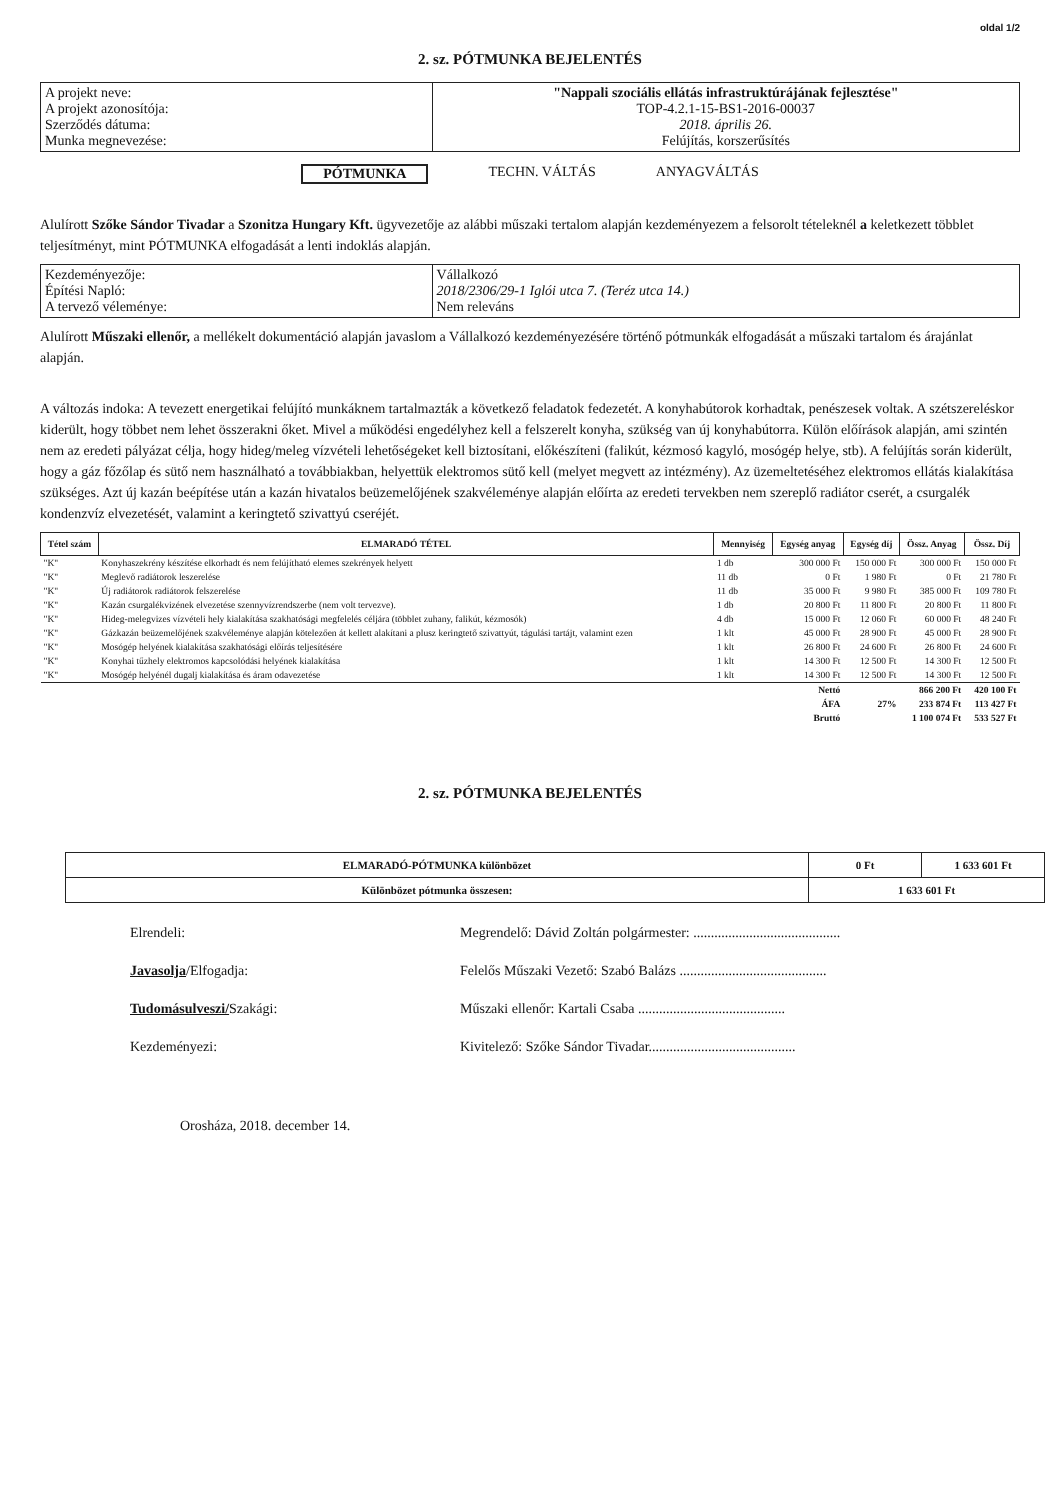oldal 1/2
2. sz. PÓTMUNKA BEJELENTÉS
| A projekt neve: A projekt azonosítója: Szerződés dátuma: Munka megnevezése: | "Nappali szociális ellátás infrastruktúrájának fejlesztése" TOP-4.2.1-15-BS1-2016-00037 2018. április 26. Felújítás, korszerűsítés |
PÓTMUNKA TECHN. VÁLTÁS ANYAGVÁLTÁS
Alulírott Szőke Sándor Tivadar a Szonitza Hungary Kft. ügyvezetője az alábbi műszaki tertalom alapján kezdeményezem a felsorolt tételeknél a keletkezett többlet teljesítményt, mint PÓTMUNKA elfogadását a lenti indoklás alapján.
| Kezdeményezője: Építési Napló: A tervező véleménye: | Vállalkozó 2018/2306/29-1 Iglói utca 7. (Teréz utca 14.) Nem releváns |
Alulírott Műszaki ellenőr, a mellékelt dokumentáció alapján javaslom a Vállalkozó kezdeményezésére történő pótmunkák elfogadását a műszaki tartalom és árajánlat alapján.
A változás indoka: A tevezett energetikai felújító munkáknem tartalmazták a következő feladatok fedezetét. A konyhabútorok korhadtak, penészesek voltak. A szétszereléskor kiderült, hogy többet nem lehet összerakni őket. Mivel a működési engedélyhez kell a felszerelt konyha, szükség van új konyhabútorra. Külön előírások alapján, ami szintén nem az eredeti pályázat célja, hogy hideg/meleg vízvételi lehetőségeket kell biztosítani, előkészíteni (falikút, kézmosó kagyló, mosógép helye, stb). A felújítás során kiderült, hogy a gáz főzőlap és sütő nem használható a továbbiakban, helyettük elektromos sütő kell (melyet megvett az intézmény). Az üzemeltetéséhez elektromos ellátás kialakítása szükséges. Azt új kazán beépítése után a kazán hivatalos beüzemelőjének szakvéleménye alapján előírta az eredeti tervekben nem szereplő radiátor cserét, a csurgalék kondenzvíz elvezetését, valamint a keringtető szivattyú cseréjét.
| Tétel szám | ELMARADÓ TÉTEL | Mennyiség | Egység anyag | Egység díj | Össz. Anyag | Össz. Díj |
| --- | --- | --- | --- | --- | --- | --- |
| "K" | Konyhaszekrény készítése elkorhadt és nem felújítható elemes szekrények helyett | 1 db | 300 000 Ft | 150 000 Ft | 300 000 Ft | 150 000 Ft |
| "K" | Meglevő radiátorok leszerelése | 11 db | 0 Ft | 1 980 Ft | 0 Ft | 21 780 Ft |
| "K" | Új radiátorok radiátorok felszerelése | 11 db | 35 000 Ft | 9 980 Ft | 385 000 Ft | 109 780 Ft |
| "K" | Kazán csurgalékvizének elvezetése szennyvízrendszerbe (nem volt tervezve). | 1 db | 20 800 Ft | 11 800 Ft | 20 800 Ft | 11 800 Ft |
| "K" | Hideg-melegvizes vízvételi hely kialakítása szakhatósági megfelelés céljára (többlet zuhany, falikút, kézmosók) | 4 db | 15 000 Ft | 12 060 Ft | 60 000 Ft | 48 240 Ft |
| "K" | Gázkazán beüzemelőjének szakvéleménye alapján kötelezően át kellett alakítani a plusz keringtető szivattyút, tágulási tartájt, valamint ezen | 1 klt | 45 000 Ft | 28 900 Ft | 45 000 Ft | 28 900 Ft |
| "K" | Mosógép helyének kialakítása szakhatósági előírás teljesítésére | 1 klt | 26 800 Ft | 24 600 Ft | 26 800 Ft | 24 600 Ft |
| "K" | Konyhai tűzhely elektromos kapcsolódási helyének kialakítása | 1 klt | 14 300 Ft | 12 500 Ft | 14 300 Ft | 12 500 Ft |
| "K" | Mosógép helyénél dugalj kialakítása és áram odavezetése | 1 klt | 14 300 Ft | 12 500 Ft | 14 300 Ft | 12 500 Ft |
| | | | Nettó | | 866 200 Ft | 420 100 Ft |
| | | | ÁFA | 27% | 233 874 Ft | 113 427 Ft |
| | | | Bruttó | | 1 100 074 Ft | 533 527 Ft |
2. sz. PÓTMUNKA BEJELENTÉS
| ELMARADÓ-PÓTMUNKA különbözet | 0 Ft | 1 633 601 Ft |
| Különbözet pótmunka összesen: | 1 633 601 Ft | |
Elrendeli: Megrendelő: Dávid Zoltán polgármester: ..........................................
Javasolja/Elfogadja: Felelős Műszaki Vezető: Szabó Balázs ..........................................
Tudomásulveszi/Szakági: Műszaki ellenőr: Kartali Csaba ..........................................
Kezdeményezi: Kivitelező: Szőke Sándor Tivadar..........................................
Orosháza, 2018. december 14.